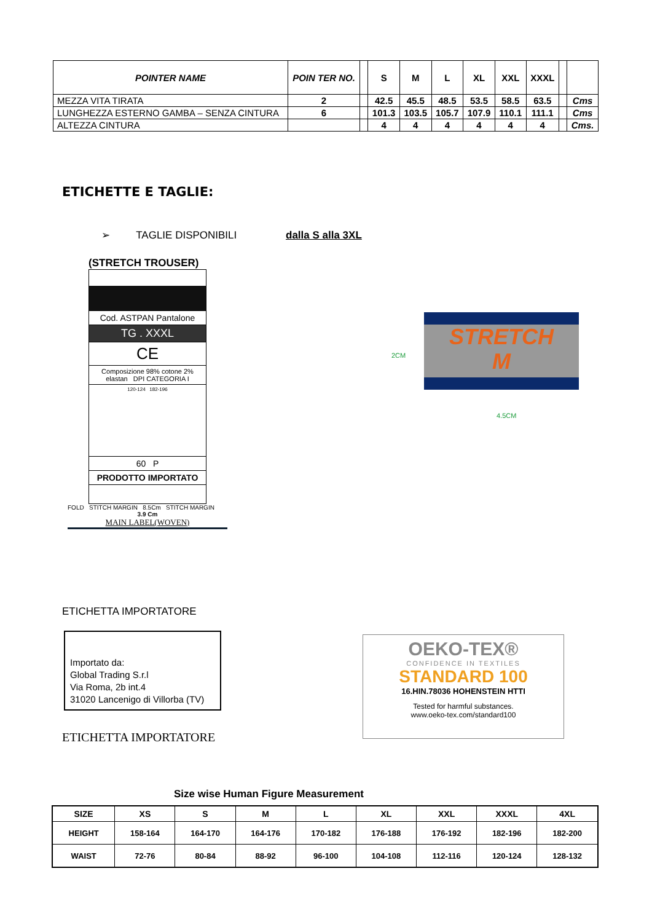| POINTER NAME | POIN TER NO. | | S | M | L | XL | XXL | XXXL | | |
| --- | --- | --- | --- | --- | --- | --- | --- | --- | --- | --- |
| MEZZA VITA TIRATA | 2 | | 42.5 | 45.5 | 48.5 | 53.5 | 58.5 | 63.5 | | Cms |
| LUNGHEZZA ESTERNO GAMBA – SENZA CINTURA | 6 | | 101.3 | 103.5 | 105.7 | 107.9 | 110.1 | 111.1 | | Cms |
| ALTEZZA CINTURA | | | 4 | 4 | 4 | 4 | 4 | 4 | | Cms. |
ETICHETTE E TAGLIE:
➢ TAGLIE DISPONIBILI dalla S alla 3XL
(STRETCH TROUSER)
Cod. ASTPAN Pantalone
TG . XXXL
CE
Composizione 98% cotone 2% elastan DPI CATEGORIA I
120-124 182-196
60 P
PRODOTTO IMPORTATO
FOLD STITCH MARGIN 8.5Cm STITCH MARGIN
3.9 Cm
MAIN LABEL(WOVEN)
STRETCH
M
2CM
4.5CM
ETICHETTA IMPORTATORE
Importato da:
Global Trading S.r.l
Via Roma, 2b int.4
31020 Lancenigo di Villorba (TV)
ETICHETTA IMPORTATORE
OEKO-TEX®
CONFIDENCE IN TEXTILES
STANDARD 100
16.HIN.78036 HOHENSTEIN HTTI
Tested for harmful substances.
www.oeko-tex.com/standard100
Size wise Human Figure Measurement
| SIZE | XS | S | M | L | XL | XXL | XXXL | 4XL |
| --- | --- | --- | --- | --- | --- | --- | --- | --- |
| HEIGHT | 158-164 | 164-170 | 164-176 | 170-182 | 176-188 | 176-192 | 182-196 | 182-200 |
| WAIST | 72-76 | 80-84 | 88-92 | 96-100 | 104-108 | 112-116 | 120-124 | 128-132 |